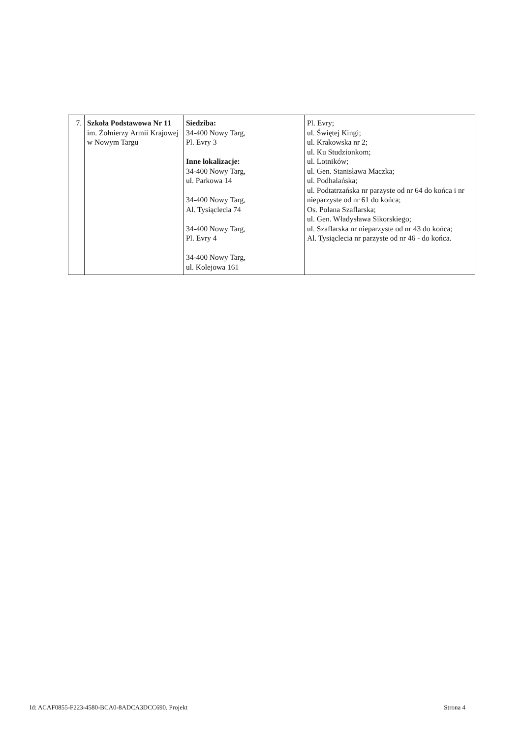| 7. | Szkoła Podstawowa Nr 11 im. Żołnierzy Armii Krajowej w Nowym Targu | Siedziba: 34-400 Nowy Targ, Pl. Evry 3 Inne lokalizacje: 34-400 Nowy Targ, ul. Parkowa 14 34-400 Nowy Targ, Al. Tysiąclecia 74 34-400 Nowy Targ, Pl. Evry 4 34-400 Nowy Targ, ul. Kolejowa 161 | Pl. Evry; ul. Świętej Kingi; ul. Krakowska nr 2; ul. Ku Studzionkom; ul. Lotników; ul. Gen. Stanisława Maczka; ul. Podhalańska; ul. Podtatrzańska nr parzyste od nr 64 do końca i nr nieparzyste od nr 61 do końca; Os. Polana Szaflarska; ul. Gen. Władysława Sikorskiego; ul. Szaflarska nr nieparzyste od nr 43 do końca; Al. Tysiąclecia nr parzyste od nr 46 - do końca. |
Id: ACAF0855-F223-4580-BCA0-8ADCA3DCC690. Projekt Strona 4